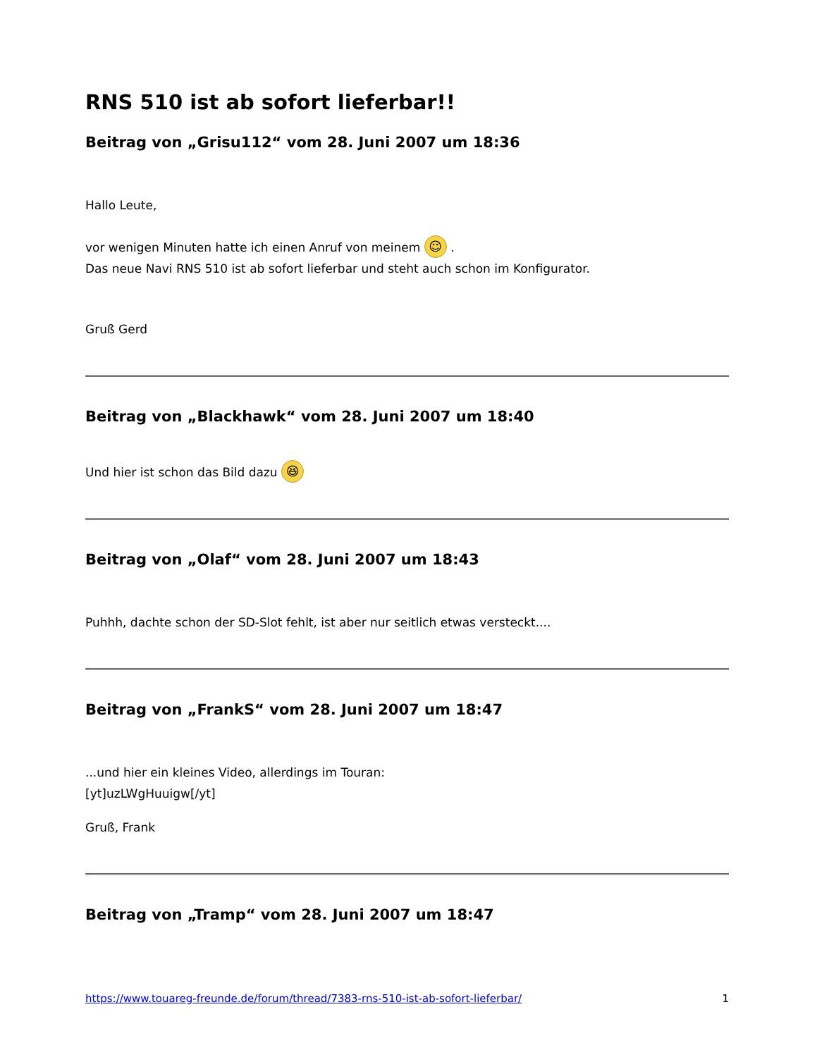RNS 510 ist ab sofort lieferbar!!
Beitrag von „Grisu112“ vom 28. Juni 2007 um 18:36
Hallo Leute,
vor wenigen Minuten hatte ich einen Anruf von meinem ☺ .
Das neue Navi RNS 510 ist ab sofort lieferbar und steht auch schon im Konfigurator.
Gruß Gerd
Beitrag von „Blackhawk“ vom 28. Juni 2007 um 18:40
Und hier ist schon das Bild dazu 😆
Beitrag von „Olaf“ vom 28. Juni 2007 um 18:43
Puhhh, dachte schon der SD-Slot fehlt, ist aber nur seitlich etwas versteckt....
Beitrag von „FrankS“ vom 28. Juni 2007 um 18:47
...und hier ein kleines Video, allerdings im Touran:
[yt]uzLWgHuuigw[/yt]
Gruß, Frank
Beitrag von „Tramp“ vom 28. Juni 2007 um 18:47
https://www.touareg-freunde.de/forum/thread/7383-rns-510-ist-ab-sofort-lieferbar/ 1